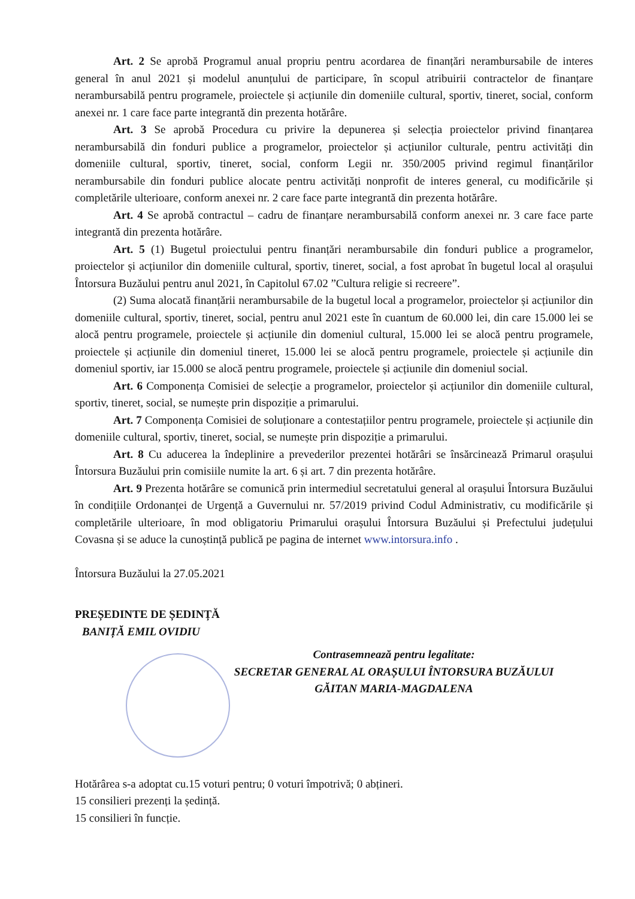Art. 2 Se aprobă Programul anual propriu pentru acordarea de finanțări nerambursabile de interes general în anul 2021 și modelul anunțului de participare, în scopul atribuirii contractelor de finanțare nerambursabilă pentru programele, proiectele și acțiunile din domeniile cultural, sportiv, tineret, social, conform anexei nr. 1 care face parte integrantă din prezenta hotărâre.
Art. 3 Se aprobă Procedura cu privire la depunerea și selecția proiectelor privind finanțarea nerambursabilă din fonduri publice a programelor, proiectelor și acțiunilor culturale, pentru activități din domeniile cultural, sportiv, tineret, social, conform Legii nr. 350/2005 privind regimul finanțărilor nerambursabile din fonduri publice alocate pentru activități nonprofit de interes general, cu modificările și completările ulterioare, conform anexei nr. 2 care face parte integrantă din prezenta hotărâre.
Art. 4 Se aprobă contractul – cadru de finanțare nerambursabilă conform anexei nr. 3 care face parte integrantă din prezenta hotărâre.
Art. 5 (1) Bugetul proiectului pentru finanțări nerambursabile din fonduri publice a programelor, proiectelor și acțiunilor din domeniile cultural, sportiv, tineret, social, a fost aprobat în bugetul local al orașului Întorsura Buzăului pentru anul 2021, în Capitolul 67.02 ”Cultura religie si recreere”.
(2) Suma alocată finanțării nerambursabile de la bugetul local a programelor, proiectelor și acțiunilor din domeniile cultural, sportiv, tineret, social, pentru anul 2021 este în cuantum de 60.000 lei, din care 15.000 lei se alocă pentru programele, proiectele și acțiunile din domeniul cultural, 15.000 lei se alocă pentru programele, proiectele și acțiunile din domeniul tineret, 15.000 lei se alocă pentru programele, proiectele și acțiunile din domeniul sportiv, iar 15.000 se alocă pentru programele, proiectele și acțiunile din domeniul social.
Art. 6 Componența Comisiei de selecție a programelor, proiectelor și acțiunilor din domeniile cultural, sportiv, tineret, social, se numește prin dispoziție a primarului.
Art. 7 Componența Comisiei de soluționare a contestațiilor pentru programele, proiectele și acțiunile din domeniile cultural, sportiv, tineret, social, se numește prin dispoziție a primarului.
Art. 8 Cu aducerea la îndeplinire a prevederilor prezentei hotărâri se însărcinează Primarul orașului Întorsura Buzăului prin comisiile numite la art. 6 și art. 7 din prezenta hotărâre.
Art. 9 Prezenta hotărâre se comunică prin intermediul secretatului general al orașului Întorsura Buzăului în condițiile Ordonanței de Urgență a Guvernului nr. 57/2019 privind Codul Administrativ, cu modificările și completările ulterioare, în mod obligatoriu Primarului orașului Întorsura Buzăului și Prefectului județului Covasna și se aduce la cunoștință publică pe pagina de internet www.intorsura.info .
Întorsura Buzăului la 27.05.2021
PREȘEDINTE DE ȘEDINȚĂ
BANIȚĂ EMIL OVIDIU
Contrasemnează pentru legalitate:
SECRETAR GENERAL AL ORAȘULUI ÎNTORSURA BUZĂULUI
GĂITAN MARIA-MAGDALENA
Hotărârea s-a adoptat cu.15 voturi pentru; 0 voturi împotrivă; 0 abțineri.
15 consilieri prezenți la ședință.
15 consilieri în funcție.